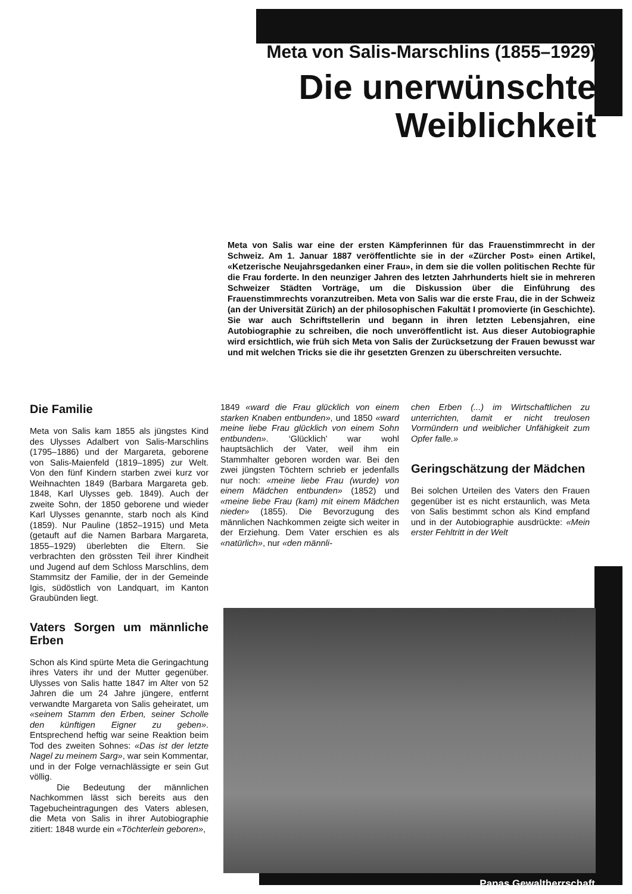Meta von Salis-Marschlins (1855–1929)
Die unerwünschte
Weiblichkeit
Meta von Salis war eine der ersten Kämpferinnen für das Frauenstimmrecht in der Schweiz. Am 1. Januar 1887 veröffentlichte sie in der «Zürcher Post» einen Artikel, «Ketzerische Neujahrsgedanken einer Frau», in dem sie die vollen politischen Rechte für die Frau forderte. In den neunziger Jahren des letzten Jahrhunderts hielt sie in mehreren Schweizer Städten Vorträge, um die Diskussion über die Einführung des Frauenstimmrechts voranzutreiben. Meta von Salis war die erste Frau, die in der Schweiz (an der Universität Zürich) an der philosophischen Fakultät I promovierte (in Geschichte). Sie war auch Schriftstellerin und begann in ihren letzten Lebensjahren, eine Autobiographie zu schreiben, die noch unveröffentlicht ist. Aus dieser Autobiographie wird ersichtlich, wie früh sich Meta von Salis der Zurücksetzung der Frauen bewusst war und mit welchen Tricks sie die ihr gesetzten Grenzen zu überschreiten versuchte.
Die Familie
Meta von Salis kam 1855 als jüngstes Kind des Ulysses Adalbert von Salis-Marschlins (1795–1886) und der Margareta, geborene von Salis-Maienfeld (1819–1895) zur Welt. Von den fünf Kindern starben zwei kurz vor Weihnachten 1849 (Barbara Margareta geb. 1848, Karl Ulysses geb. 1849). Auch der zweite Sohn, der 1850 geborene und wieder Karl Ulysses genannte, starb noch als Kind (1859). Nur Pauline (1852–1915) und Meta (getauft auf die Namen Barbara Margareta, 1855–1929) überlebten die Eltern. Sie verbrachten den grössten Teil ihrer Kindheit und Jugend auf dem Schloss Marschlins, dem Stammsitz der Familie, der in der Gemeinde Igis, südöstlich von Landquart, im Kanton Graubünden liegt.
Vaters Sorgen um männliche Erben
Schon als Kind spürte Meta die Geringachtung ihres Vaters ihr und der Mutter gegenüber. Ulysses von Salis hatte 1847 im Alter von 52 Jahren die um 24 Jahre jüngere, entfernt verwandte Margareta von Salis geheiratet, um «seinem Stamm den Erben, seiner Scholle den künftigen Eigner zu geben». Entsprechend heftig war seine Reaktion beim Tod des zweiten Sohnes: «Das ist der letzte Nagel zu meinem Sarg», war sein Kommentar, und in der Folge vernachlässigte er sein Gut völlig.
Die Bedeutung der männlichen Nachkommen lässt sich bereits aus den Tagebucheintragungen des Vaters ablesen, die Meta von Salis in ihrer Autobiographie zitiert: 1848 wurde ein «Töchterlein geboren»,
1849 «ward die Frau glücklich von einem starken Knaben entbunden», und 1850 «ward meine liebe Frau glücklich von einem Sohn entbunden». ‘Glücklich’ war wohl hauptsächlich der Vater, weil ihm ein Stammhalter geboren worden war. Bei den zwei jüngsten Töchtern schrieb er jedenfalls nur noch: «meine liebe Frau (wurde) von einem Mädchen entbunden» (1852) und «meine liebe Frau (kam) mit einem Mädchen nieder» (1855). Die Bevorzugung des männlichen Nachkommen zeigte sich weiter in der Erziehung. Dem Vater erschien es als «natürlich», nur «den männli-
chen Erben (...) im Wirtschaftlichen zu unterrichten, damit er nicht treulosen Vormündern und weiblicher Unfähigkeit zum Opfer falle.»
Geringschätzung der Mädchen
Bei solchen Urteilen des Vaters den Frauen gegenüber ist es nicht erstaunlich, was Meta von Salis bestimmt schon als Kind empfand und in der Autobiographie ausdrückte: «Mein erster Fehltritt in der Welt
Papas Gewaltherrschaft